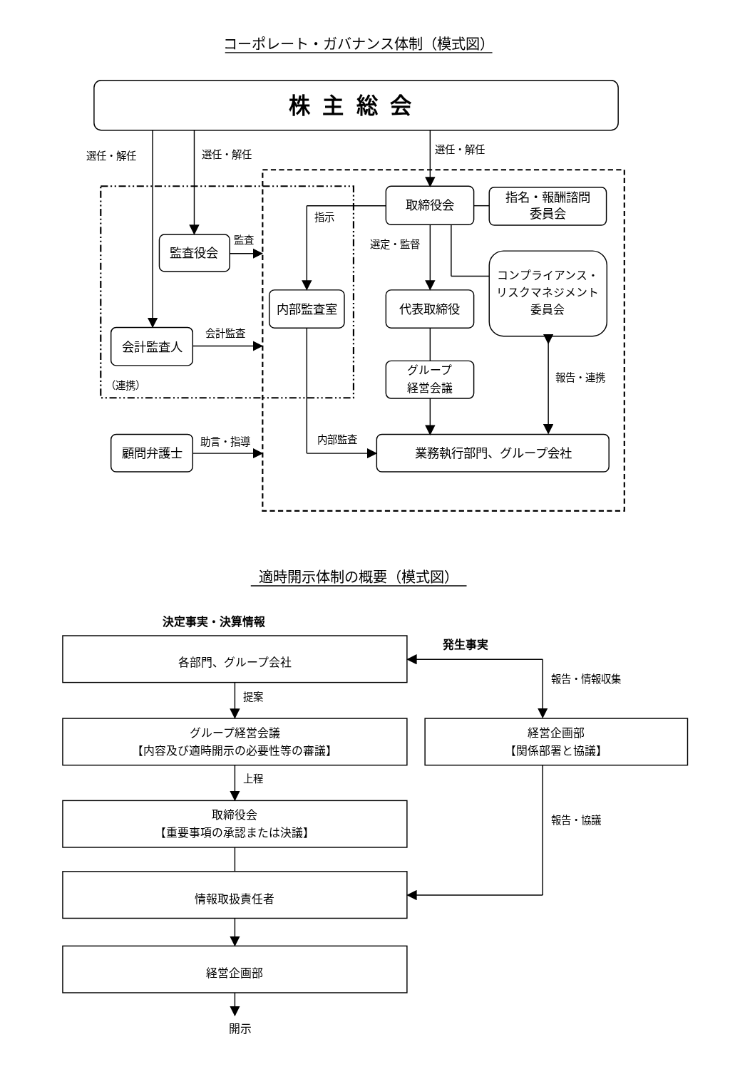コーポレート・ガバナンス体制（模式図）
株主総会
選任・解任
選任・解任
選任・解任
取締役会
指名・報酬諮問
委員会
指示
監査役会
監査
内部監査室
選定・監督
代表取締役
コンプライアンス・
リスクマネジメント
委員会
会計監査人
会計監査
（連携）
グループ
経営会議
報告・連携
内部監査
業務執行部門、グループ会社
顧問弁護士
助言・指導
適時開示体制の概要（模式図）
決定事実・決算情報
発生事実
各部門、グループ会社
提案
グループ経営会議
【内容及び適時開示の必要性等の審議】
上程
取締役会
【重要事項の承認または決議】
情報取扱責任者
経営企画部
開示
報告・情報収集
経営企画部
【関係部署と協議】
報告・協議